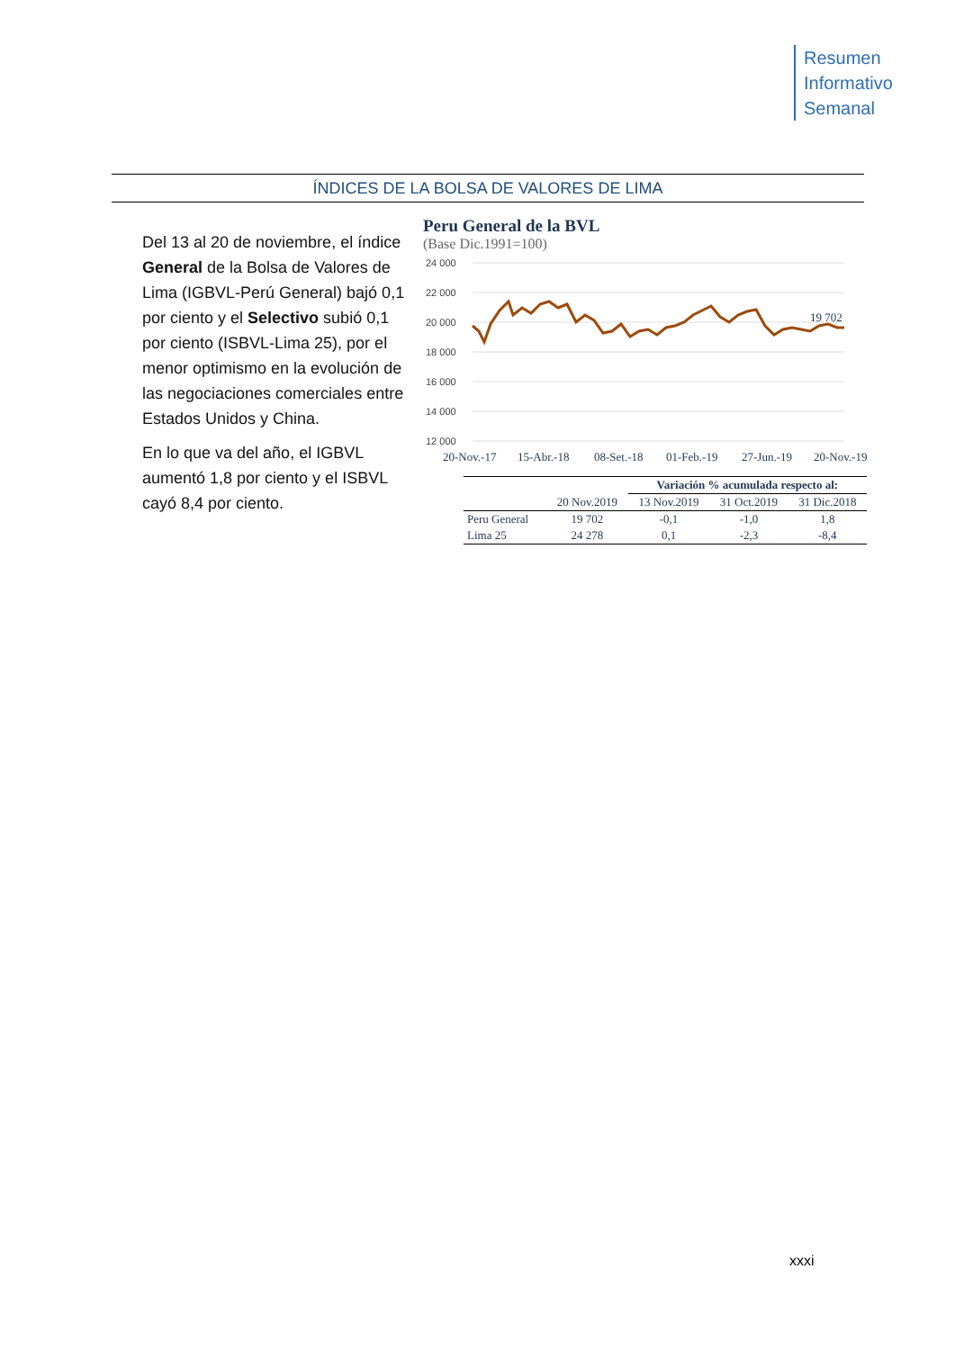Resumen
Informativo
Semanal
ÍNDICES DE LA BOLSA DE VALORES DE LIMA
Del 13 al 20 de noviembre, el índice General de la Bolsa de Valores de Lima (IGBVL-Perú General) bajó 0,1 por ciento y el Selectivo subió 0,1 por ciento (ISBVL-Lima 25), por el menor optimismo en la evolución de las negociaciones comerciales entre Estados Unidos y China.
En lo que va del año, el IGBVL aumentó 1,8 por ciento y el ISBVL cayó 8,4 por ciento.
Peru General de la BVL
(Base Dic.1991=100)
24 000
22 000
20 000
18 000
16 000
14 000
12 000
19 702
20-Nov.-17
15-Abr.-18
08-Set.-18
01-Feb.-19
27-Jun.-19
20-Nov.-19
| | | Variación % acumulada respecto al: | | |
| | 20 Nov.2019 | 13 Nov.2019 | 31 Oct.2019 | 31 Dic.2018 |
| Peru General | 19 702 | -0,1 | -1,0 | 1,8 |
| Lima 25 | 24 278 | 0,1 | -2,3 | -8,4 |
xxxi